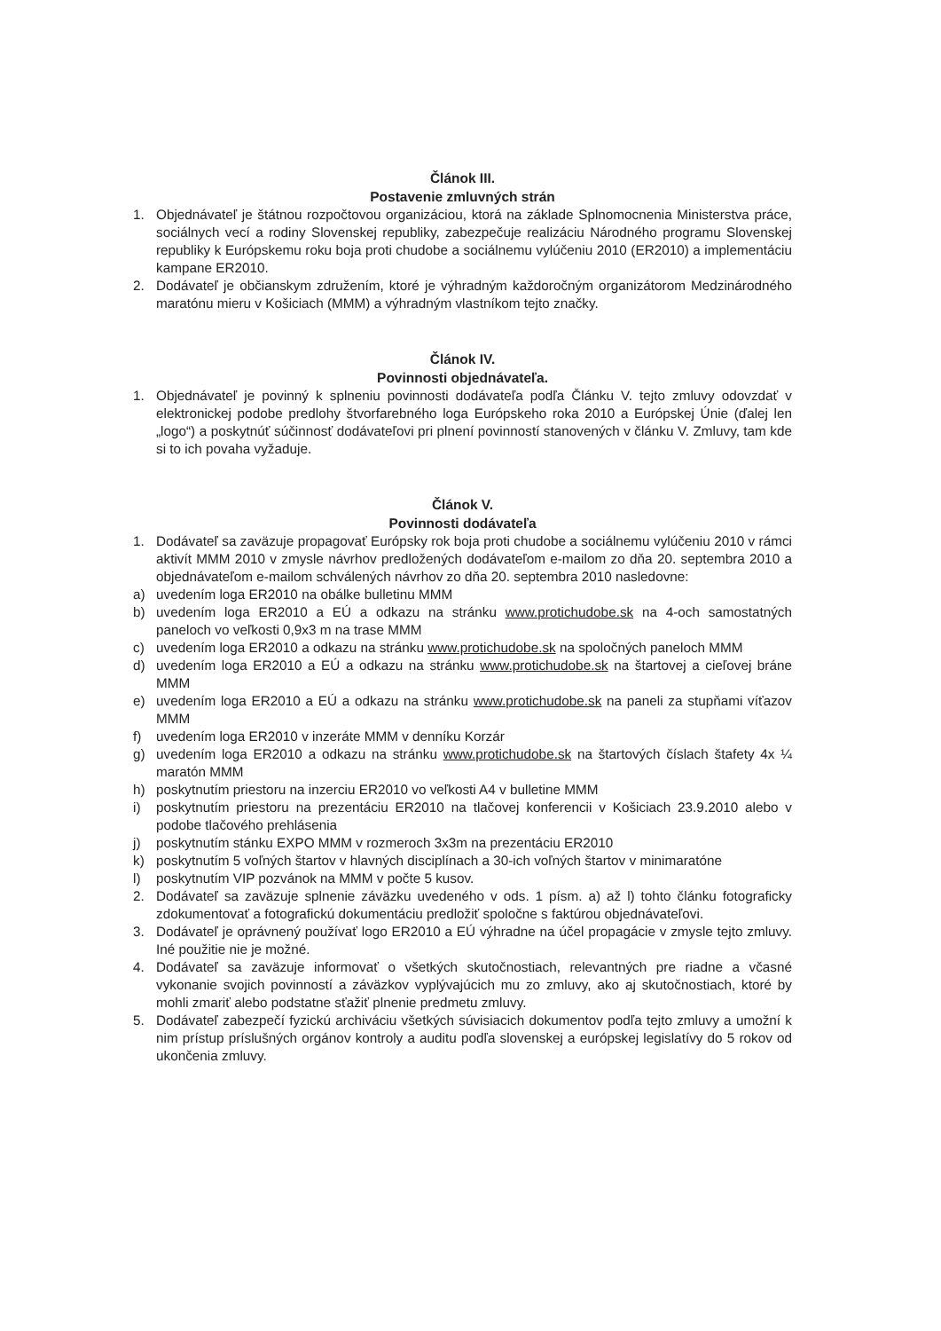Článok III.
Postavenie zmluvných strán
1. Objednávateľ je štátnou rozpočtovou organizáciou, ktorá na základe Splnomocnenia Ministerstva práce, sociálnych vecí a rodiny Slovenskej republiky, zabezpečuje realizáciu Národného programu Slovenskej republiky k Európskemu roku boja proti chudobe a sociálnemu vylúčeniu 2010 (ER2010) a implementáciu kampane ER2010.
2. Dodávateľ je občianskym združením, ktoré je výhradným každoročným organizátorom Medzinárodného maratónu mieru v Košiciach (MMM) a výhradným vlastníkom tejto značky.
Článok IV.
Povinnosti objednávateľa.
1. Objednávateľ je povinný k splneniu povinnosti dodávateľa podľa Článku V. tejto zmluvy odovzdať v elektronickej podobe predlohy štvorfarebného loga Európskeho roka 2010 a Európskej Únie (ďalej len „logo“) a poskytnúť súčinnosť dodávateľovi pri plnení povinností stanovených v článku V. Zmluvy, tam kde si to ich povaha vyžaduje.
Článok V.
Povinnosti dodávateľa
1. Dodávateľ sa zaväzuje propagovať Európsky rok boja proti chudobe a sociálnemu vylúčeniu 2010 v rámci aktivít MMM 2010 v zmysle návrhov predložených dodávateľom e-mailom zo dňa 20. septembra 2010 a objednávateľom e-mailom schválených návrhov zo dňa 20. septembra 2010 nasledovne:
a) uvedením loga ER2010 na obálke bulletinu MMM
b) uvedením loga ER2010 a EÚ a odkazu na stránku www.protichudobe.sk na 4-och samostatných paneloch vo veľkosti 0,9x3 m na trase MMM
c) uvedením loga ER2010 a odkazu na stránku www.protichudobe.sk na spoločných paneloch MMM
d) uvedením loga ER2010 a EÚ a odkazu na stránku www.protichudobe.sk na štartovej a cieľovej bráne MMM
e) uvedením loga ER2010 a EÚ a odkazu na stránku www.protichudobe.sk na paneli za stupňami víťazov MMM
f) uvedením loga ER2010 v inzeráte MMM v denníku Korzár
g) uvedením loga ER2010 a odkazu na stránku www.protichudobe.sk na štartových číslach štafety 4x ¼ maratón MMM
h) poskytnutím priestoru na inzerciu ER2010 vo veľkosti A4 v bulletine MMM
i) poskytnutím priestoru na prezentáciu ER2010 na tlačovej konferencii v Košiciach 23.9.2010 alebo v podobe tlačového prehlásenia
j) poskytnutím stánku EXPO MMM v rozmeroch 3x3m na prezentáciu ER2010
k) poskytnutím 5 voľných štartov v hlavných disciplínach a 30-ich voľných štartov v minimaratóne
l) poskytnutím VIP pozvánok na MMM v počte 5 kusov.
2. Dodávateľ sa zaväzuje splnenie záväzku uvedeného v ods. 1 písm. a) až l) tohto článku fotograficky zdokumentovať a fotografickú dokumentáciu predložiť spoločne s faktúrou objednávateľovi.
3. Dodávateľ je oprávnený používať logo ER2010 a EÚ výhradne na účel propagácie v zmysle tejto zmluvy. Iné použitie nie je možné.
4. Dodávateľ sa zaväzuje informovať o všetkých skutočnostiach, relevantných pre riadne a včasné vykonanie svojich povinností a záväzkov vyplývajúcich mu zo zmluvy, ako aj skutočnostiach, ktoré by mohli zmariť alebo podstatne sťažiť plnenie predmetu zmluvy.
5. Dodávateľ zabezpečí fyzickú archiváciu všetkých súvisiacich dokumentov podľa tejto zmluvy a umožní k nim prístup príslušných orgánov kontroly a auditu podľa slovenskej a európskej legislatívy do 5 rokov od ukončenia zmluvy.